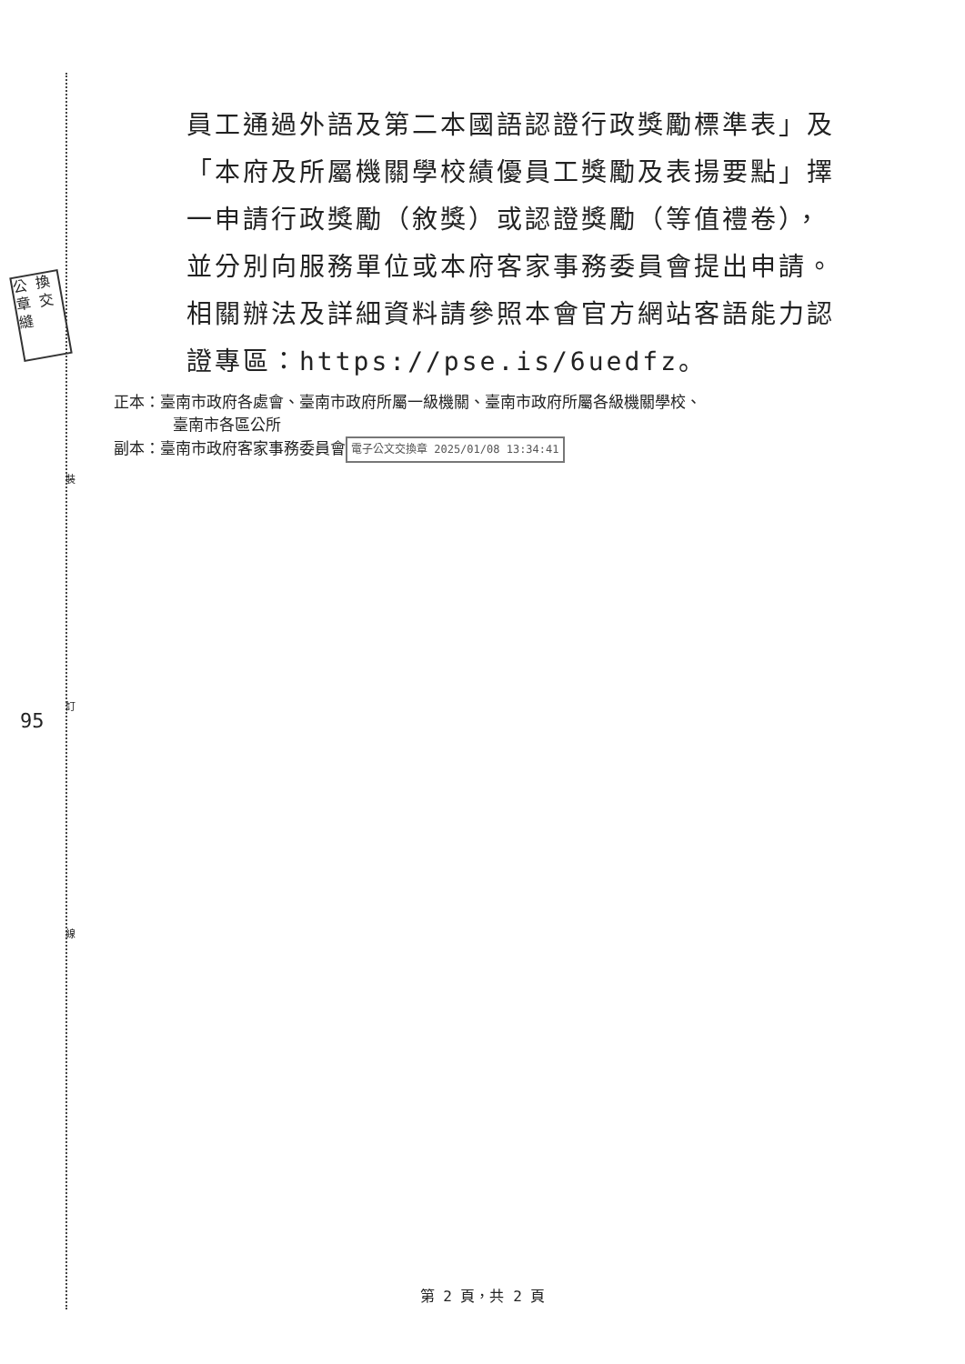公 換 章 交 縫
裝
訂
95
線
員工通過外語及第二本國語認證行政獎勵標準表」及「本府及所屬機關學校績優員工獎勵及表揚要點」擇一申請行政獎勵（敘獎）或認證獎勵（等值禮卷），並分別向服務單位或本府客家事務委員會提出申請。相關辦法及詳細資料請參照本會官方網站客語能力認證專區：https://pse.is/6uedfz。
正本：臺南市政府各處會、臺南市政府所屬一級機關、臺南市政府所屬各級機關學校、
臺南市各區公所
副本：臺南市政府客家事務委員會 電子公文交換章 2025/01/08 13:34:41
第 2 頁，共 2 頁